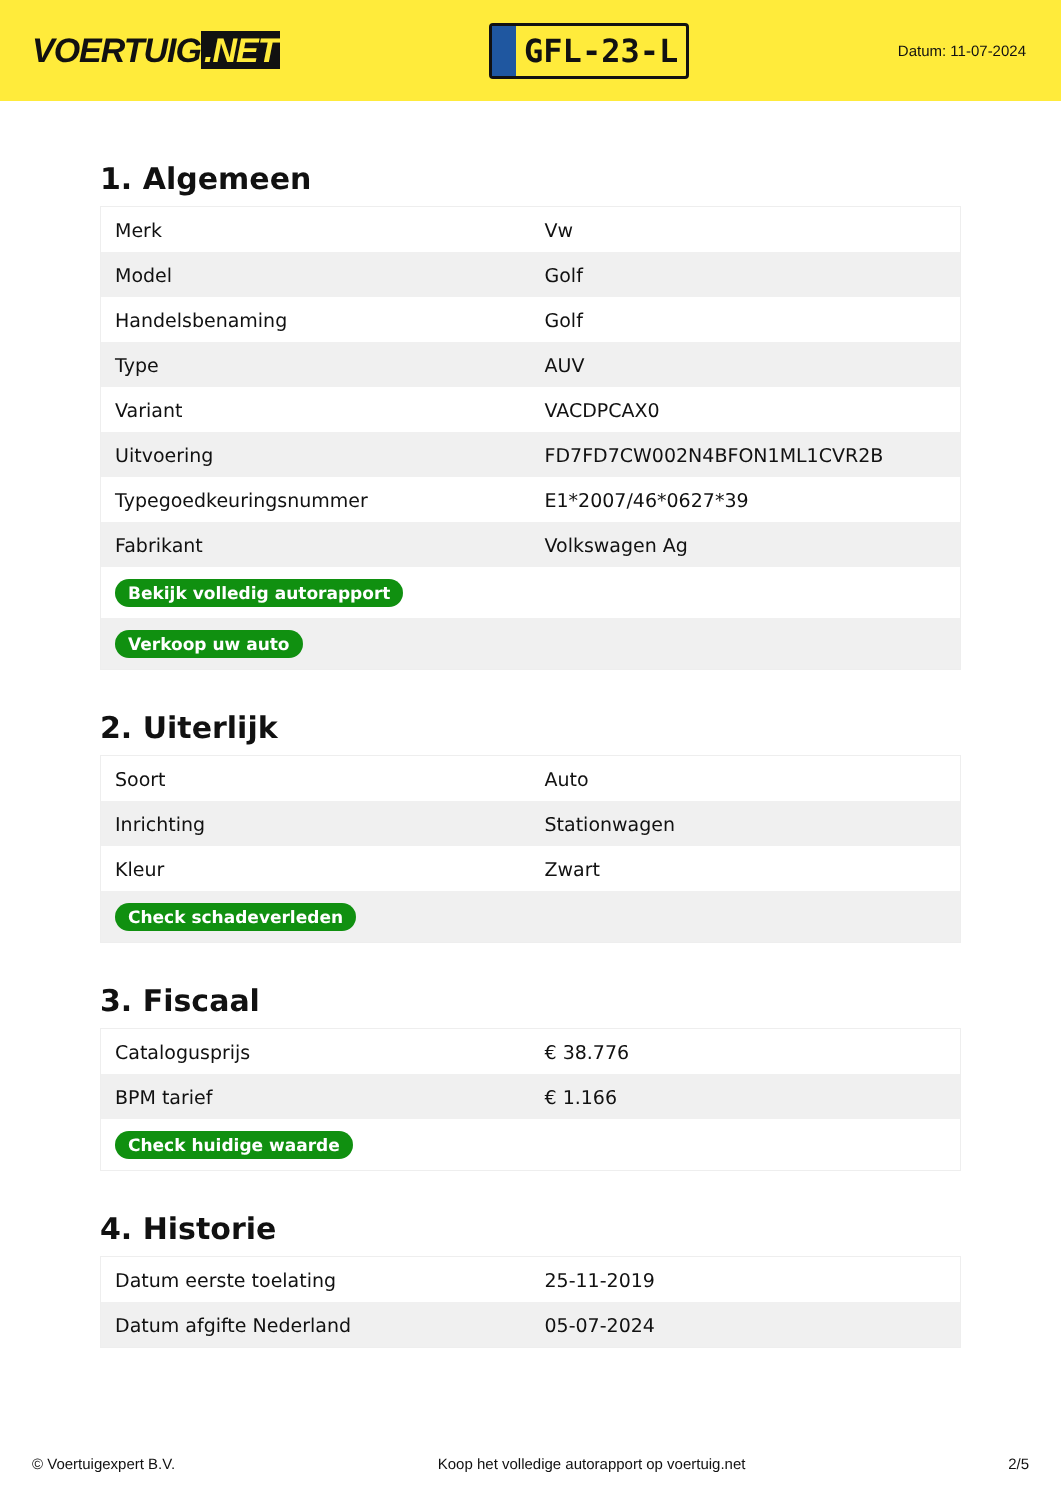VOERTUIG.NET
GFL-23-L
Datum: 11-07-2024
1. Algemeen
| Merk | Vw |
| Model | Golf |
| Handelsbenaming | Golf |
| Type | AUV |
| Variant | VACDPCAX0 |
| Uitvoering | FD7FD7CW002N4BFON1ML1CVR2B |
| Typegoedkeuringsnummer | E1*2007/46*0627*39 |
| Fabrikant | Volkswagen Ag |
| Bekijk volledig autorapport | |
| Verkoop uw auto | |
2. Uiterlijk
| Soort | Auto |
| Inrichting | Stationwagen |
| Kleur | Zwart |
| Check schadeverleden | |
3. Fiscaal
| Catalogusprijs | € 38.776 |
| BPM tarief | € 1.166 |
| Check huidige waarde | |
4. Historie
| Datum eerste toelating | 25-11-2019 |
| Datum afgifte Nederland | 05-07-2024 |
© Voertuigexpert B.V. Koop het volledige autorapport op voertuig.net 2/5